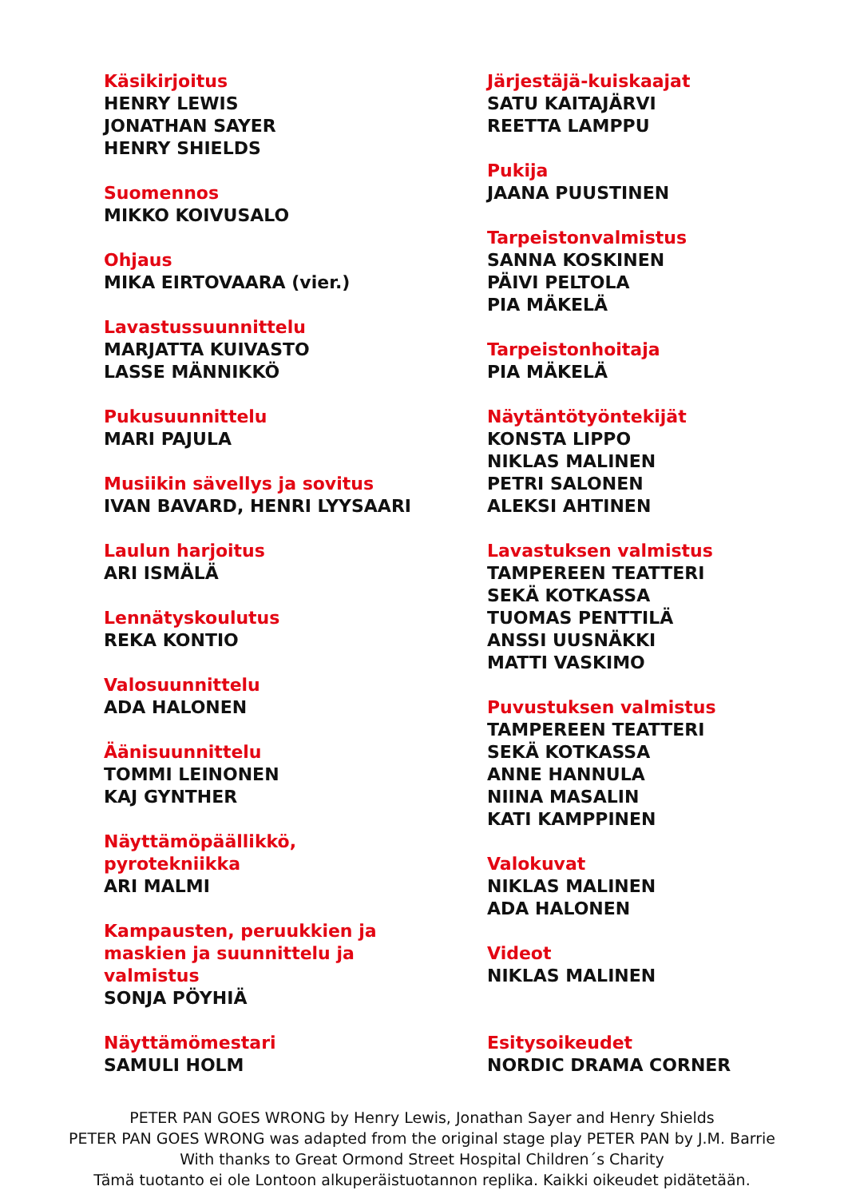Käsikirjoitus
HENRY LEWIS
JONATHAN SAYER
HENRY SHIELDS
Suomennos
MIKKO KOIVUSALO
Ohjaus
MIKA EIRTOVAARA (vier.)
Lavastussuunnittelu
MARJATTA KUIVASTO
LASSE MÄNNIKKÖ
Pukusuunnittelu
MARI PAJULA
Musiikin sävellys ja sovitus
IVAN BAVARD, HENRI LYYSAARI
Laulun harjoitus
ARI ISMÄLÄ
Lennätyskoulutus
REKA KONTIO
Valosuunnittelu
ADA HALONEN
Äänisuunnittelu
TOMMI LEINONEN
KAJ GYNTHER
Näyttämöpäällikkö,
pyrotekniikka
ARI MALMI
Kampausten, peruukkien ja
maskien ja suunnittelu ja
valmistus
SONJA PÖYHIÄ
Näyttämömestari
SAMULI HOLM
Järjestäjä-kuiskaajat
SATU KAITAJÄRVI
REETTA LAMPPU
Pukija
JAANA PUUSTINEN
Tarpeistonvalmistus
SANNA KOSKINEN
PÄIVI PELTOLA
PIA MÄKELÄ
Tarpeistonhoitaja
PIA MÄKELÄ
Näytäntötyöntekijät
KONSTA LIPPO
NIKLAS MALINEN
PETRI SALONEN
ALEKSI AHTINEN
Lavastuksen valmistus
TAMPEREEN TEATTERI
SEKÄ KOTKASSA
TUOMAS PENTTILÄ
ANSSI UUSNÄKKI
MATTI VASKIMO
Puvustuksen valmistus
TAMPEREEN TEATTERI
SEKÄ KOTKASSA
ANNE HANNULA
NIINA MASALIN
KATI KAMPPINEN
Valokuvat
NIKLAS MALINEN
ADA HALONEN
Videot
NIKLAS MALINEN
Esitysoikeudet
NORDIC DRAMA CORNER
PETER PAN GOES WRONG by Henry Lewis, Jonathan Sayer and Henry Shields
PETER PAN GOES WRONG was adapted from the original stage play PETER PAN by J.M. Barrie
With thanks to Great Ormond Street Hospital Children´s Charity
Tämä tuotanto ei ole Lontoon alkuperäistuotannon replika. Kaikki oikeudet pidätetään.